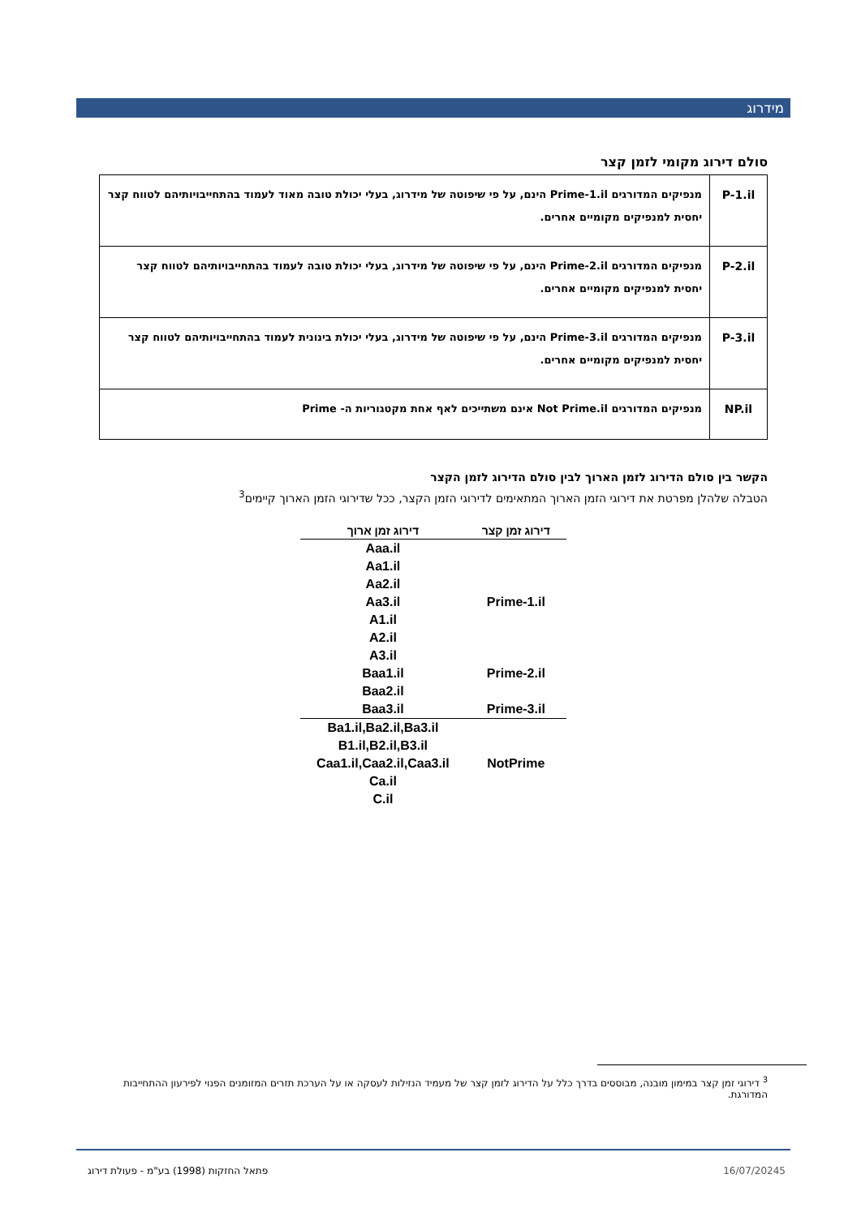מידרוג
סולם דירוג מקומי לזמן קצר
| P-1.il | מנפיקים המדורגים Prime-1.il הינם, על פי שיפוטה של מידרוג, בעלי יכולת טובה מאוד לעמוד בהתחייבויותיהם לטווח קצר יחסית למנפיקים מקומיים אחרים. |
| P-2.il | מנפיקים המדורגים Prime-2.il הינם, על פי שיפוטה של מידרוג, בעלי יכולת טובה לעמוד בהתחייבויותיהם לטווח קצר יחסית למנפיקים מקומיים אחרים. |
| P-3.il | מנפיקים המדורגים Prime-3.il הינם, על פי שיפוטה של מידרוג, בעלי יכולת בינונית לעמוד בהתחייבויותיהם לטווח קצר יחסית למנפיקים מקומיים אחרים. |
| NP.il | מנפיקים המדורגים Not Prime.il אינם משתייכים לאף אחת מקטגוריות ה- Prime |
הקשר בין סולם הדירוג לזמן הארוך לבין סולם הדירוג לזמן הקצר
הטבלה שלהלן מפרטת את דירוגי הזמן הארוך המתאימים לדירוגי הזמן הקצר, ככל שדירוגי הזמן הארוך קיימים<sup>3</sup>
| דירוג זמן קצר | דירוג זמן ארוך |
| --- | --- |
| | Aaa.il |
| | Aa1.il |
| | Aa2.il |
| Prime-1.il | Aa3.il |
| | A1.il |
| | A2.il |
| | A3.il |
| Prime-2.il | Baa1.il |
| | Baa2.il |
| Prime-3.il | Baa3.il |
| | Ba1.il,Ba2.il,Ba3.il |
| | B1.il,B2.il,B3.il |
| NotPrime | Caa1.il,Caa2.il,Caa3.il |
| | Ca.il |
| | C.il |
<sup>3</sup> דירוגי זמן קצר במימון מובנה, מבוססים בדרך כלל על הדירוג לזמן קצר של מעמיד הנזילות לעסקה או על הערכת תזרים המזומנים הפנוי לפירעון ההתחייבות המדורגת.
5 16/07/2024 פתאל החזקות (1998) בע"מ - פעולת דירוג